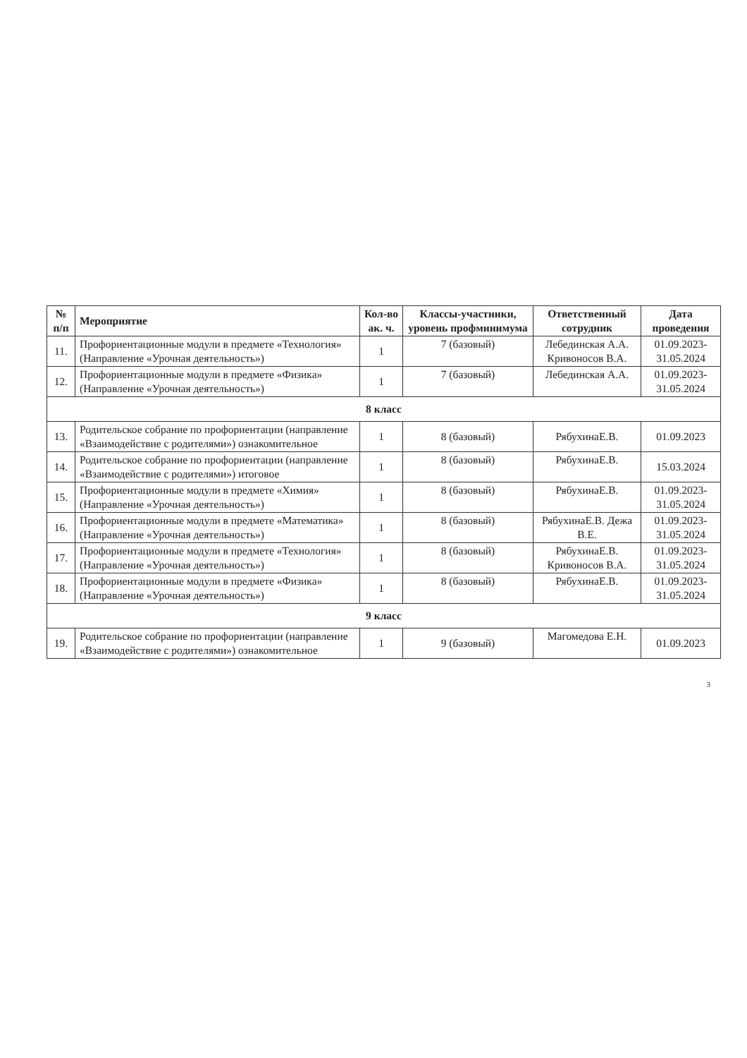| № п/п | Мероприятие | Кол-во ак. ч. | Классы-участники, уровень профминимума | Ответственный сотрудник | Дата проведения |
| --- | --- | --- | --- | --- | --- |
| 11. | Профориентационные модули в предмете «Технология» (Направление «Урочная деятельность») | 1 | 7 (базовый) | Лебединская А.А. Кривоносов В.А. | 01.09.2023-31.05.2024 |
| 12. | Профориентационные модули в предмете «Физика» (Направление «Урочная деятельность») | 1 | 7 (базовый) | Лебединская А.А. | 01.09.2023-31.05.2024 |
| 8 класс | | | | | |
| 13. | Родительское собрание по профориентации (направление «Взаимодействие с родителями») ознакомительное | 1 | 8 (базовый) | РябухинаЕ.В. | 01.09.2023 |
| 14. | Родительское собрание по профориентации (направление «Взаимодействие с родителями») итоговое | 1 | 8 (базовый) | РябухинаЕ.В. | 15.03.2024 |
| 15. | Профориентационные модули в предмете «Химия» (Направление «Урочная деятельность») | 1 | 8 (базовый) | РябухинаЕ.В. | 01.09.2023-31.05.2024 |
| 16. | Профориентационные модули в предмете «Математика» (Направление «Урочная деятельность») | 1 | 8 (базовый) | РябухинаЕ.В. Дежа В.Е. | 01.09.2023-31.05.2024 |
| 17. | Профориентационные модули в предмете «Технология» (Направление «Урочная деятельность») | 1 | 8 (базовый) | РябухинаЕ.В. Кривоносов В.А. | 01.09.2023-31.05.2024 |
| 18. | Профориентационные модули в предмете «Физика» (Направление «Урочная деятельность») | 1 | 8 (базовый) | РябухинаЕ.В. | 01.09.2023-31.05.2024 |
| 9 класс | | | | | |
| 19. | Родительское собрание по профориентации (направление «Взаимодействие с родителями») ознакомительное | 1 | 9 (базовый) | Магомедова Е.Н. | 01.09.2023 |
3